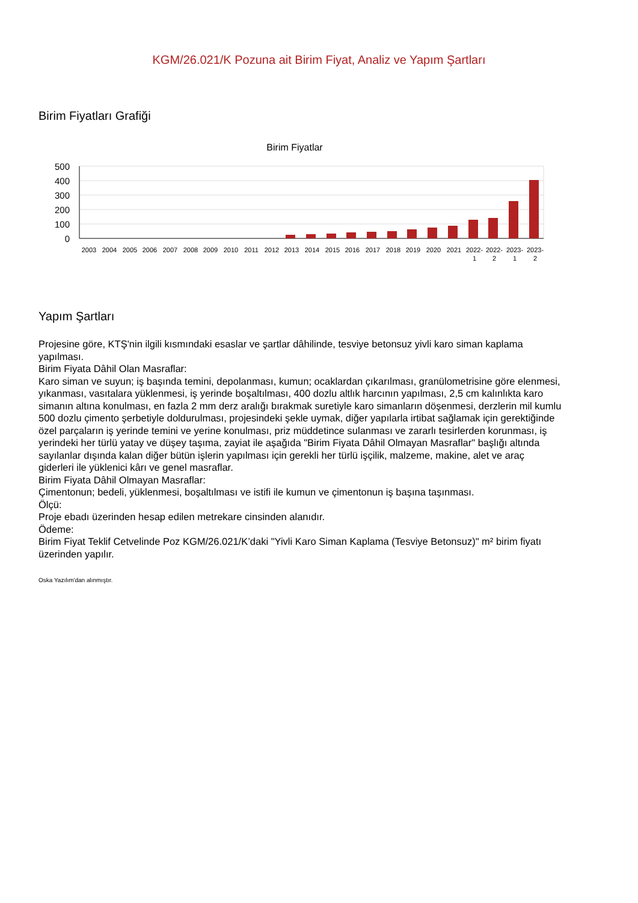KGM/26.021/K Pozuna ait Birim Fiyat, Analiz ve Yapım Şartları
Birim Fiyatları Grafiği
Birim Fiyatlar
500
400
300
200
100
0
2003
2004
2005
2006
2007
2008
2009
2010
2011
2012
2013
2014
2015
2016
2017
2018
2019
2020
2021
2022-
1
2022-
2
2023-
1
2023-
2
Yapım Şartları
Projesine göre, KTŞ'nin ilgili kısmındaki esaslar ve şartlar dâhilinde, tesviye betonsuz yivli karo siman kaplama yapılması.
Birim Fiyata Dâhil Olan Masraflar:
Karo siman ve suyun; iş başında temini, depolanması, kumun; ocaklardan çıkarılması, granülometrisine göre elenmesi, yıkanması, vasıtalara yüklenmesi, iş yerinde boşaltılması, 400 dozlu altlık harcının yapılması, 2,5 cm kalınlıkta karo simanın altına konulması, en fazla 2 mm derz aralığı bırakmak suretiyle karo simanların döşenmesi, derzlerin mil kumlu 500 dozlu çimento şerbetiyle doldurulması, projesindeki şekle uymak, diğer yapılarla irtibat sağlamak için gerektiğinde özel parçaların iş yerinde temini ve yerine konulması, priz müddetince sulanması ve zararlı tesirlerden korunması, iş yerindeki her türlü yatay ve düşey taşıma, zayiat ile aşağıda "Birim Fiyata Dâhil Olmayan Masraflar" başlığı altında sayılanlar dışında kalan diğer bütün işlerin yapılması için gerekli her türlü işçilik, malzeme, makine, alet ve araç giderleri ile yüklenici kârı ve genel masraflar.
Birim Fiyata Dâhil Olmayan Masraflar:
Çimentonun; bedeli, yüklenmesi, boşaltılması ve istifi ile kumun ve çimentonun iş başına taşınması.
Ölçü:
Proje ebadı üzerinden hesap edilen metrekare cinsinden alanıdır.
Ödeme:
Birim Fiyat Teklif Cetvelinde Poz KGM/26.021/K’daki "Yivli Karo Siman Kaplama (Tesviye Betonsuz)" m² birim fiyatı üzerinden yapılır.
Oska Yazılım'dan alınmıştır.